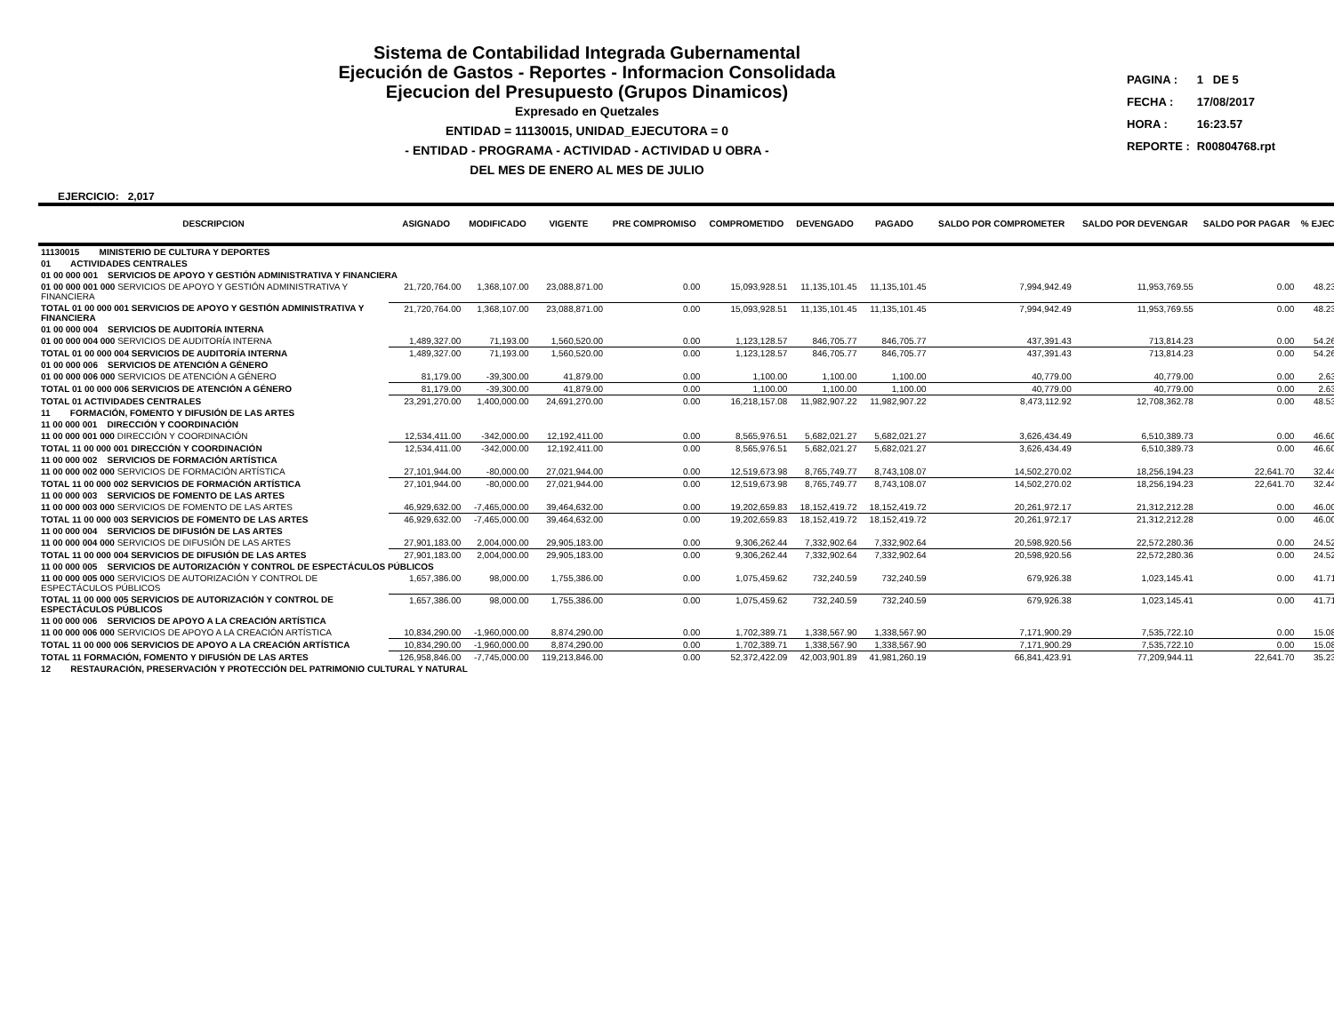Sistema de Contabilidad Integrada Gubernamental
Ejecución de Gastos - Reportes - Informacion Consolidada
Ejecucion del Presupuesto (Grupos Dinamicos)
Expresado en Quetzales
ENTIDAD = 11130015, UNIDAD_EJECUTORA = 0
- ENTIDAD - PROGRAMA - ACTIVIDAD - ACTIVIDAD U OBRA -
DEL MES DE ENERO AL MES DE JULIO
| PAGINA : | 1 DE 5 |
| FECHA : | 17/08/2017 |
| HORA : | 16:23.57 |
| REPORTE : | R00804768.rpt |
EJERCICIO: 2,017
| DESCRIPCION | ASIGNADO | MODIFICADO | VIGENTE | PRE COMPROMISO | COMPROMETIDO | DEVENGADO | PAGADO | SALDO POR COMPROMETER | SALDO POR DEVENGAR | SALDO POR PAGAR | % EJEC |
| --- | --- | --- | --- | --- | --- | --- | --- | --- | --- | --- | --- |
| 11130015 MINISTERIO DE CULTURA Y DEPORTES | | | | | | | | | | | |
| 01 ACTIVIDADES CENTRALES | | | | | | | | | | | |
| 01 00 000 001 SERVICIOS DE APOYO Y GESTIÓN ADMINISTRATIVA Y FINANCIERA | | | | | | | | | | | |
| 01 00 000 001 000 SERVICIOS DE APOYO Y GESTIÓN ADMINISTRATIVA Y FINANCIERA | 21,720,764.00 | 1,368,107.00 | 23,088,871.00 | 0.00 | 15,093,928.51 | 11,135,101.45 | 11,135,101.45 | 7,994,942.49 | 11,953,769.55 | 0.00 | 48.23 |
| TOTAL 01 00 000 001 SERVICIOS DE APOYO Y GESTIÓN ADMINISTRATIVA Y FINANCIERA | 21,720,764.00 | 1,368,107.00 | 23,088,871.00 | 0.00 | 15,093,928.51 | 11,135,101.45 | 11,135,101.45 | 7,994,942.49 | 11,953,769.55 | 0.00 | 48.23 |
| 01 00 000 004 SERVICIOS DE AUDITORÍA INTERNA | | | | | | | | | | | |
| 01 00 000 004 000 SERVICIOS DE AUDITORÍA INTERNA | 1,489,327.00 | 71,193.00 | 1,560,520.00 | 0.00 | 1,123,128.57 | 846,705.77 | 846,705.77 | 437,391.43 | 713,814.23 | 0.00 | 54.26 |
| TOTAL 01 00 000 004 SERVICIOS DE AUDITORÍA INTERNA | 1,489,327.00 | 71,193.00 | 1,560,520.00 | 0.00 | 1,123,128.57 | 846,705.77 | 846,705.77 | 437,391.43 | 713,814.23 | 0.00 | 54.26 |
| 01 00 000 006 SERVICIOS DE ATENCIÓN A GÉNERO | | | | | | | | | | | |
| 01 00 000 006 000 SERVICIOS DE ATENCIÓN A GÉNERO | 81,179.00 | -39,300.00 | 41,879.00 | 0.00 | 1,100.00 | 1,100.00 | 1,100.00 | 40,779.00 | 40,779.00 | 0.00 | 2.63 |
| TOTAL 01 00 000 006 SERVICIOS DE ATENCIÓN A GÉNERO | 81,179.00 | -39,300.00 | 41,879.00 | 0.00 | 1,100.00 | 1,100.00 | 1,100.00 | 40,779.00 | 40,779.00 | 0.00 | 2.63 |
| TOTAL 01 ACTIVIDADES CENTRALES | 23,291,270.00 | 1,400,000.00 | 24,691,270.00 | 0.00 | 16,218,157.08 | 11,982,907.22 | 11,982,907.22 | 8,473,112.92 | 12,708,362.78 | 0.00 | 48.53 |
| 11 FORMACIÓN, FOMENTO Y DIFUSIÓN DE LAS ARTES | | | | | | | | | | | |
| 11 00 000 001 DIRECCIÓN Y COORDINACIÓN | | | | | | | | | | | |
| 11 00 000 001 000 DIRECCIÓN Y COORDINACIÓN | 12,534,411.00 | -342,000.00 | 12,192,411.00 | 0.00 | 8,565,976.51 | 5,682,021.27 | 5,682,021.27 | 3,626,434.49 | 6,510,389.73 | 0.00 | 46.60 |
| TOTAL 11 00 000 001 DIRECCIÓN Y COORDINACIÓN | 12,534,411.00 | -342,000.00 | 12,192,411.00 | 0.00 | 8,565,976.51 | 5,682,021.27 | 5,682,021.27 | 3,626,434.49 | 6,510,389.73 | 0.00 | 46.60 |
| 11 00 000 002 SERVICIOS DE FORMACIÓN ARTÍSTICA | | | | | | | | | | | |
| 11 00 000 002 000 SERVICIOS DE FORMACIÓN ARTÍSTICA | 27,101,944.00 | -80,000.00 | 27,021,944.00 | 0.00 | 12,519,673.98 | 8,765,749.77 | 8,743,108.07 | 14,502,270.02 | 18,256,194.23 | 22,641.70 | 32.44 |
| TOTAL 11 00 000 002 SERVICIOS DE FORMACIÓN ARTÍSTICA | 27,101,944.00 | -80,000.00 | 27,021,944.00 | 0.00 | 12,519,673.98 | 8,765,749.77 | 8,743,108.07 | 14,502,270.02 | 18,256,194.23 | 22,641.70 | 32.44 |
| 11 00 000 003 SERVICIOS DE FOMENTO DE LAS ARTES | | | | | | | | | | | |
| 11 00 000 003 000 SERVICIOS DE FOMENTO DE LAS ARTES | 46,929,632.00 | -7,465,000.00 | 39,464,632.00 | 0.00 | 19,202,659.83 | 18,152,419.72 | 18,152,419.72 | 20,261,972.17 | 21,312,212.28 | 0.00 | 46.00 |
| TOTAL 11 00 000 003 SERVICIOS DE FOMENTO DE LAS ARTES | 46,929,632.00 | -7,465,000.00 | 39,464,632.00 | 0.00 | 19,202,659.83 | 18,152,419.72 | 18,152,419.72 | 20,261,972.17 | 21,312,212.28 | 0.00 | 46.00 |
| 11 00 000 004 SERVICIOS DE DIFUSIÓN DE LAS ARTES | | | | | | | | | | | |
| 11 00 000 004 000 SERVICIOS DE DIFUSIÓN DE LAS ARTES | 27,901,183.00 | 2,004,000.00 | 29,905,183.00 | 0.00 | 9,306,262.44 | 7,332,902.64 | 7,332,902.64 | 20,598,920.56 | 22,572,280.36 | 0.00 | 24.52 |
| TOTAL 11 00 000 004 SERVICIOS DE DIFUSIÓN DE LAS ARTES | 27,901,183.00 | 2,004,000.00 | 29,905,183.00 | 0.00 | 9,306,262.44 | 7,332,902.64 | 7,332,902.64 | 20,598,920.56 | 22,572,280.36 | 0.00 | 24.52 |
| 11 00 000 005 SERVICIOS DE AUTORIZACIÓN Y CONTROL DE ESPECTÁCULOS PÚBLICOS | | | | | | | | | | | |
| 11 00 000 005 000 SERVICIOS DE AUTORIZACIÓN Y CONTROL DE ESPECTÁCULOS PÚBLICOS | 1,657,386.00 | 98,000.00 | 1,755,386.00 | 0.00 | 1,075,459.62 | 732,240.59 | 732,240.59 | 679,926.38 | 1,023,145.41 | 0.00 | 41.71 |
| TOTAL 11 00 000 005 SERVICIOS DE AUTORIZACIÓN Y CONTROL DE ESPECTÁCULOS PÚBLICOS | 1,657,386.00 | 98,000.00 | 1,755,386.00 | 0.00 | 1,075,459.62 | 732,240.59 | 732,240.59 | 679,926.38 | 1,023,145.41 | 0.00 | 41.71 |
| 11 00 000 006 SERVICIOS DE APOYO A LA CREACIÓN ARTÍSTICA | | | | | | | | | | | |
| 11 00 000 006 000 SERVICIOS DE APOYO A LA CREACIÓN ARTÍSTICA | 10,834,290.00 | -1,960,000.00 | 8,874,290.00 | 0.00 | 1,702,389.71 | 1,338,567.90 | 1,338,567.90 | 7,171,900.29 | 7,535,722.10 | 0.00 | 15.08 |
| TOTAL 11 00 000 006 SERVICIOS DE APOYO A LA CREACIÓN ARTÍSTICA | 10,834,290.00 | -1,960,000.00 | 8,874,290.00 | 0.00 | 1,702,389.71 | 1,338,567.90 | 1,338,567.90 | 7,171,900.29 | 7,535,722.10 | 0.00 | 15.08 |
| TOTAL 11 FORMACIÓN, FOMENTO Y DIFUSIÓN DE LAS ARTES | 126,958,846.00 | -7,745,000.00 | 119,213,846.00 | 0.00 | 52,372,422.09 | 42,003,901.89 | 41,981,260.19 | 66,841,423.91 | 77,209,944.11 | 22,641.70 | 35.23 |
| 12 RESTAURACIÓN, PRESERVACIÓN Y PROTECCIÓN DEL PATRIMONIO CULTURAL Y NATURAL | | | | | | | | | | | |